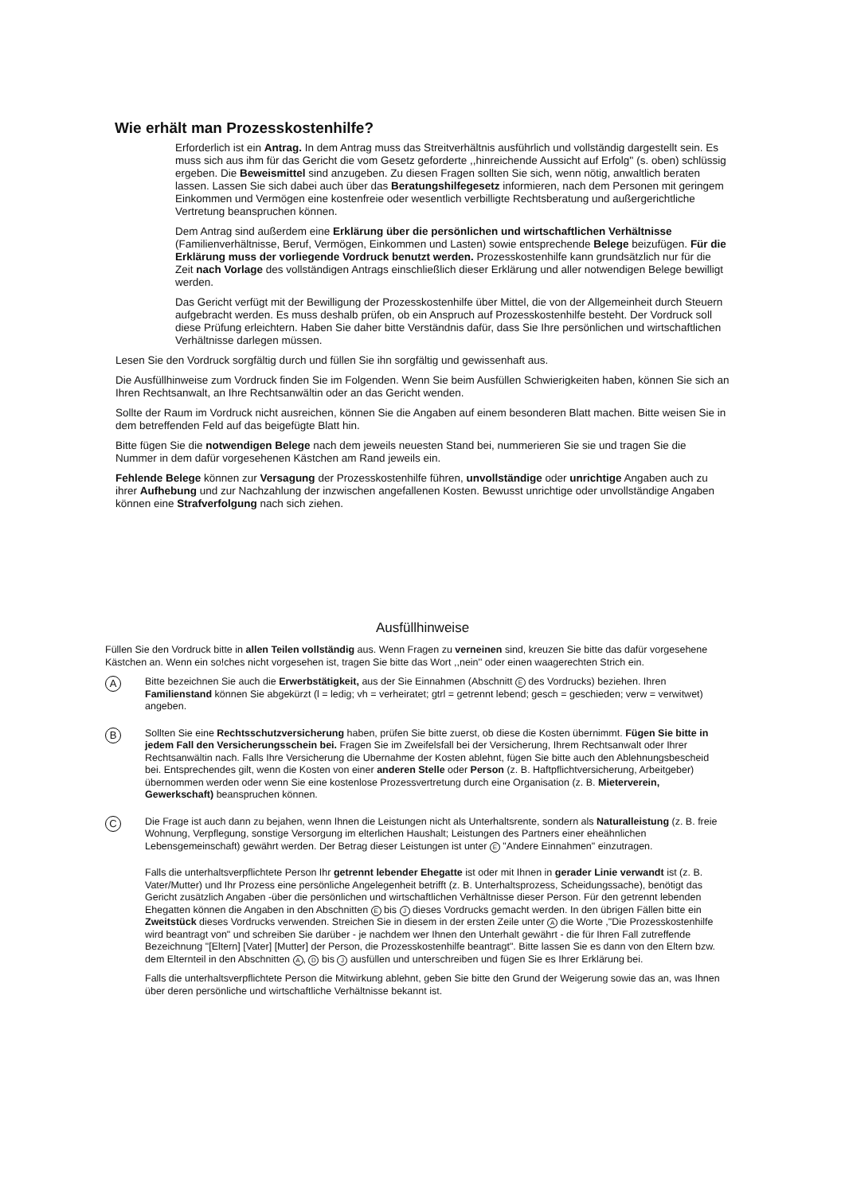Wie erhält man Prozesskostenhilfe?
Erforderlich ist ein Antrag. In dem Antrag muss das Streitverhältnis ausführlich und vollständig dargestellt sein. Es muss sich aus ihm für das Gericht die vom Gesetz geforderte ,,hinreichende Aussicht auf Erfolg'' (s. oben) schlüssig ergeben. Die Beweismittel sind anzugeben. Zu diesen Fragen sollten Sie sich, wenn nötig, anwaltlich beraten lassen. Lassen Sie sich dabei auch über das Beratungshilfegesetz informieren, nach dem Personen mit geringem Einkommen und Vermögen eine kostenfreie oder wesentlich verbilligte Rechtsberatung und außergerichtliche Vertretung beanspruchen können.
Dem Antrag sind außerdem eine Erklärung über die persönlichen und wirtschaftlichen Verhältnisse (Familienverhältnisse, Beruf, Vermögen, Einkommen und Lasten) sowie entsprechende Belege beizufügen. Für die Erklärung muss der vorliegende Vordruck benutzt werden. Prozesskostenhilfe kann grundsätzlich nur für die Zeit nach Vorlage des vollständigen Antrags einschließlich dieser Erklärung und aller notwendigen Belege bewilligt werden.
Das Gericht verfügt mit der Bewilligung der Prozesskostenhilfe über Mittel, die von der Allgemeinheit durch Steuern aufgebracht werden. Es muss deshalb prüfen, ob ein Anspruch auf Prozesskostenhilfe besteht. Der Vordruck soll diese Prüfung erleichtern. Haben Sie daher bitte Verständnis dafür, dass Sie Ihre persönlichen und wirtschaftlichen Verhältnisse darlegen müssen.
Lesen Sie den Vordruck sorgfältig durch und füllen Sie ihn sorgfältig und gewissenhaft aus.
Die Ausfüllhinweise zum Vordruck finden Sie im Folgenden. Wenn Sie beim Ausfüllen Schwierigkeiten haben, können Sie sich an Ihren Rechtsanwalt, an Ihre Rechtsanwältin oder an das Gericht wenden.
Sollte der Raum im Vordruck nicht ausreichen, können Sie die Angaben auf einem besonderen Blatt machen. Bitte weisen Sie in dem betreffenden Feld auf das beigefügte Blatt hin.
Bitte fügen Sie die notwendigen Belege nach dem jeweils neuesten Stand bei, nummerieren Sie sie und tragen Sie die Nummer in dem dafür vorgesehenen Kästchen am Rand jeweils ein.
Fehlende Belege können zur Versagung der Prozesskostenhilfe führen, unvollständige oder unrichtige Angaben auch zu ihrer Aufhebung und zur Nachzahlung der inzwischen angefallenen Kosten. Bewusst unrichtige oder unvollständige Angaben können eine Strafverfolgung nach sich ziehen.
Ausfüllhinweise
Füllen Sie den Vordruck bitte in allen Teilen vollständig aus. Wenn Fragen zu verneinen sind, kreuzen Sie bitte das dafür vorgesehene Kästchen an. Wenn ein so!ches nicht vorgesehen ist, tragen Sie bitte das Wort ,,nein'' oder einen waagerechten Strich ein.
A
Bitte bezeichnen Sie auch die Erwerbstätigkeit, aus der Sie Einnahmen (Abschnitt E des Vordrucks) beziehen. Ihren Familienstand können Sie abgekürzt (l = ledig; vh = verheiratet; gtrl = getrennt lebend; gesch = geschieden; verw = verwitwet) angeben.
B
Sollten Sie eine Rechtsschutzversicherung haben, prüfen Sie bitte zuerst, ob diese die Kosten übernimmt. Fügen Sie bitte in jedem Fall den Versicherungsschein bei. Fragen Sie im Zweifelsfall bei der Versicherung, Ihrem Rechtsanwalt oder Ihrer Rechtsanwältin nach. Falls Ihre Versicherung die Ubernahme der Kosten ablehnt, fügen Sie bitte auch den Ablehnungsbescheid bei. Entsprechendes gilt, wenn die Kosten von einer anderen Stelle oder Person (z. B. Haftpflichtversicherung, Arbeitgeber) übernommen werden oder wenn Sie eine kostenlose Prozessvertretung durch eine Organisation (z. B. Mieterverein, Gewerkschaft) beanspruchen können.
C
Die Frage ist auch dann zu bejahen, wenn Ihnen die Leistungen nicht als Unterhaltsrente, sondern als Naturalleistung (z. B. freie Wohnung, Verpflegung, sonstige Versorgung im elterlichen Haushalt; Leistungen des Partners einer eheähnlichen Lebensgemeinschaft) gewährt werden. Der Betrag dieser Leistungen ist unter E "Andere Einnahmen" einzutragen.
Falls die unterhaltsverpflichtete Person Ihr getrennt lebender Ehegatte ist oder mit Ihnen in gerader Linie verwandt ist (z. B. Vater/Mutter) und Ihr Prozess eine persönliche Angelegenheit betrifft (z. B. Unterhaltsprozess, Scheidungssache), benötigt das Gericht zusätzlich Angaben -über die persönlichen und wirtschaftlichen Verhältnisse dieser Person. Für den getrennt lebenden Ehegatten können die Angaben in den Abschnitten E bis J dieses Vordrucks gemacht werden. In den übrigen Fällen bitte ein Zweitstück dieses Vordrucks verwenden. Streichen Sie in diesem in der ersten Zeile unter A die Worte ,"Die Prozesskostenhilfe wird beantragt von" und schreiben Sie darüber - je nachdem wer Ihnen den Unterhalt gewährt - die für Ihren Fall zutreffende Bezeichnung "[Eltern] [Vater] [Mutter] der Person, die Prozesskostenhilfe beantragt". Bitte lassen Sie es dann von den Eltern bzw. dem Elternteil in den Abschnitten A, D bis J ausfüllen und unterschreiben und fügen Sie es Ihrer Erklärung bei.
Falls die unterhaltsverpflichtete Person die Mitwirkung ablehnt, geben Sie bitte den Grund der Weigerung sowie das an, was Ihnen über deren persönliche und wirtschaftliche Verhältnisse bekannt ist.